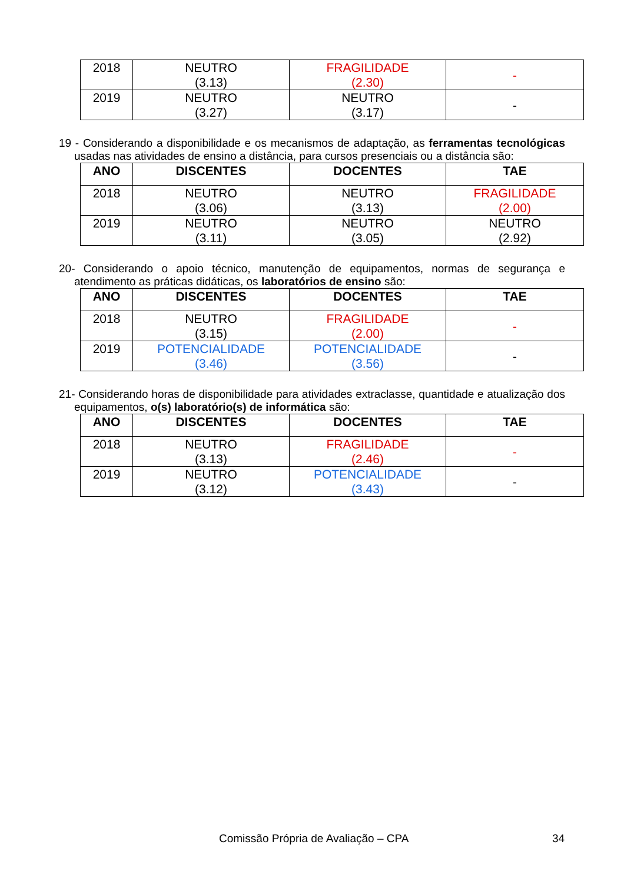| 2018 | NEUTRO (3.13) | FRAGILIDADE (2.30) | - |
| 2019 | NEUTRO (3.27) | NEUTRO (3.17) | - |
19 - Considerando a disponibilidade e os mecanismos de adaptação, as ferramentas tecnológicas usadas nas atividades de ensino a distância, para cursos presenciais ou a distância são:
| ANO | DISCENTES | DOCENTES | TAE |
| --- | --- | --- | --- |
| 2018 | NEUTRO (3.06) | NEUTRO (3.13) | FRAGILIDADE (2.00) |
| 2019 | NEUTRO (3.11) | NEUTRO (3.05) | NEUTRO (2.92) |
20- Considerando o apoio técnico, manutenção de equipamentos, normas de segurança e atendimento as práticas didáticas, os laboratórios de ensino são:
| ANO | DISCENTES | DOCENTES | TAE |
| --- | --- | --- | --- |
| 2018 | NEUTRO (3.15) | FRAGILIDADE (2.00) | - |
| 2019 | POTENCIALIDADE (3.46) | POTENCIALIDADE (3.56) | - |
21- Considerando horas de disponibilidade para atividades extraclasse, quantidade e atualização dos equipamentos, o(s) laboratório(s) de informática são:
| ANO | DISCENTES | DOCENTES | TAE |
| --- | --- | --- | --- |
| 2018 | NEUTRO (3.13) | FRAGILIDADE (2.46) | - |
| 2019 | NEUTRO (3.12) | POTENCIALIDADE (3.43) | - |
Comissão Própria de Avaliação – CPA 34